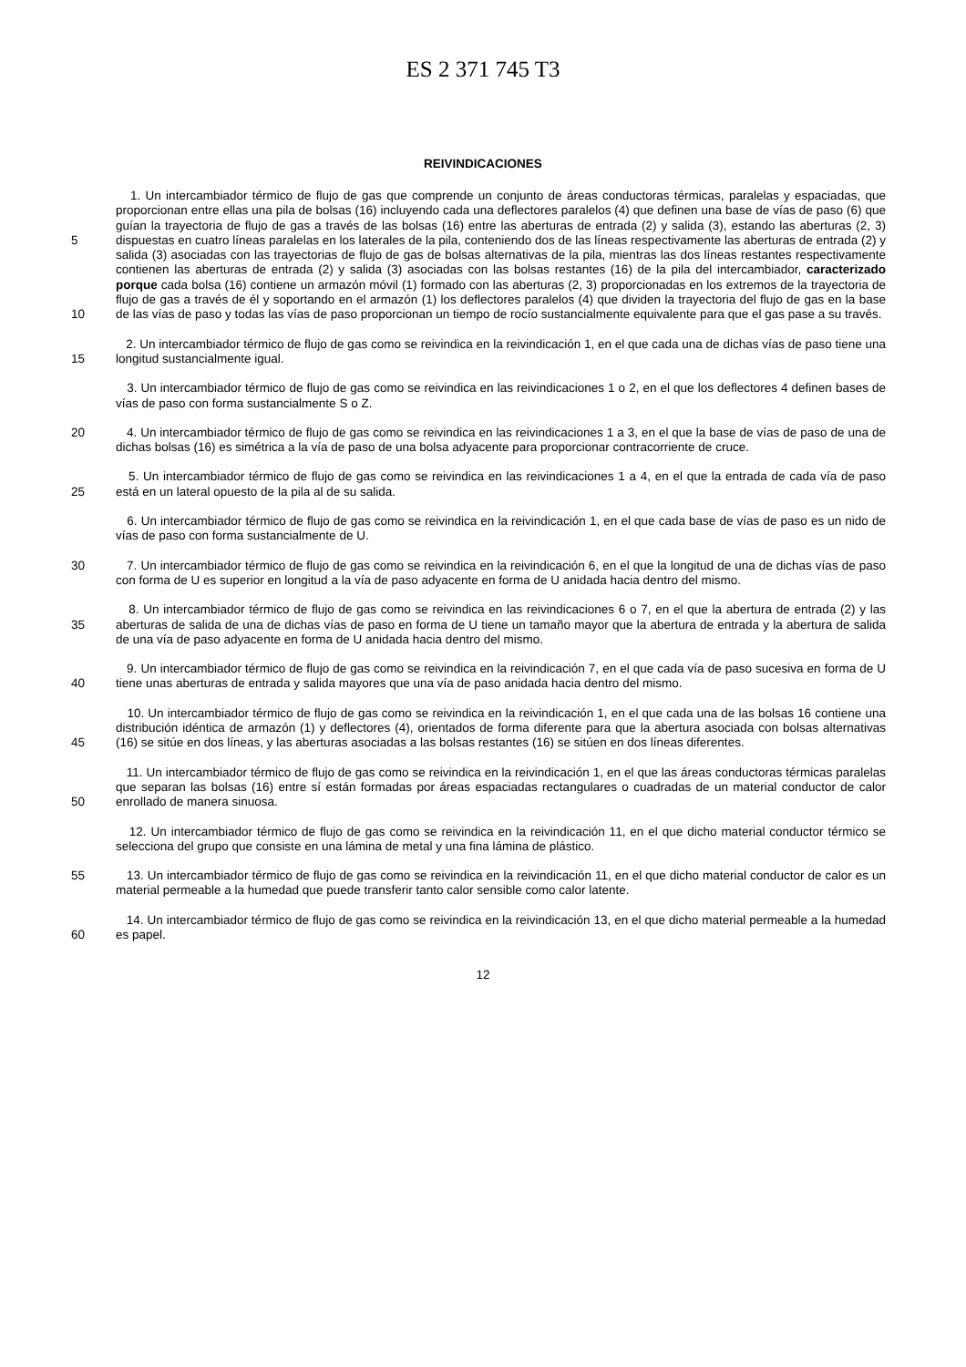ES 2 371 745 T3
REIVINDICACIONES
5
10
1. Un intercambiador térmico de flujo de gas que comprende un conjunto de áreas conductoras térmicas, paralelas y espaciadas, que proporcionan entre ellas una pila de bolsas (16) incluyendo cada una deflectores paralelos (4) que definen una base de vías de paso (6) que guían la trayectoria de flujo de gas a través de las bolsas (16) entre las aberturas de entrada (2) y salida (3), estando las aberturas (2, 3) dispuestas en cuatro líneas paralelas en los laterales de la pila, conteniendo dos de las líneas respectivamente las aberturas de entrada (2) y salida (3) asociadas con las trayectorias de flujo de gas de bolsas alternativas de la pila, mientras las dos líneas restantes respectivamente contienen las aberturas de entrada (2) y salida (3) asociadas con las bolsas restantes (16) de la pila del intercambiador, caracterizado porque cada bolsa (16) contiene un armazón móvil (1) formado con las aberturas (2, 3) proporcionadas en los extremos de la trayectoria de flujo de gas a través de él y soportando en el armazón (1) los deflectores paralelos (4) que dividen la trayectoria del flujo de gas en la base de las vías de paso y todas las vías de paso proporcionan un tiempo de rocío sustancialmente equivalente para que el gas pase a su través.
15 2. Un intercambiador térmico de flujo de gas como se reivindica en la reivindicación 1, en el que cada una de dichas vías de paso tiene una longitud sustancialmente igual.
3. Un intercambiador térmico de flujo de gas como se reivindica en las reivindicaciones 1 o 2, en el que los deflectores 4 definen bases de vías de paso con forma sustancialmente S o Z.
20 4. Un intercambiador térmico de flujo de gas como se reivindica en las reivindicaciones 1 a 3, en el que la base de vías de paso de una de dichas bolsas (16) es simétrica a la vía de paso de una bolsa adyacente para proporcionar contracorriente de cruce.
25 5. Un intercambiador térmico de flujo de gas como se reivindica en las reivindicaciones 1 a 4, en el que la entrada de cada vía de paso está en un lateral opuesto de la pila al de su salida.
6. Un intercambiador térmico de flujo de gas como se reivindica en la reivindicación 1, en el que cada base de vías de paso es un nido de vías de paso con forma sustancialmente de U.
30 7. Un intercambiador térmico de flujo de gas como se reivindica en la reivindicación 6, en el que la longitud de una de dichas vías de paso con forma de U es superior en longitud a la vía de paso adyacente en forma de U anidada hacia dentro del mismo.
35 8. Un intercambiador térmico de flujo de gas como se reivindica en las reivindicaciones 6 o 7, en el que la abertura de entrada (2) y las aberturas de salida de una de dichas vías de paso en forma de U tiene un tamaño mayor que la abertura de entrada y la abertura de salida de una vía de paso adyacente en forma de U anidada hacia dentro del mismo.
40 9. Un intercambiador térmico de flujo de gas como se reivindica en la reivindicación 7, en el que cada vía de paso sucesiva en forma de U tiene unas aberturas de entrada y salida mayores que una vía de paso anidada hacia dentro del mismo.
45 10. Un intercambiador térmico de flujo de gas como se reivindica en la reivindicación 1, en el que cada una de las bolsas 16 contiene una distribución idéntica de armazón (1) y deflectores (4), orientados de forma diferente para que la abertura asociada con bolsas alternativas (16) se sitúe en dos líneas, y las aberturas asociadas a las bolsas restantes (16) se sitúen en dos líneas diferentes.
50 11. Un intercambiador térmico de flujo de gas como se reivindica en la reivindicación 1, en el que las áreas conductoras térmicas paralelas que separan las bolsas (16) entre sí están formadas por áreas espaciadas rectangulares o cuadradas de un material conductor de calor enrollado de manera sinuosa.
12. Un intercambiador térmico de flujo de gas como se reivindica en la reivindicación 11, en el que dicho material conductor térmico se selecciona del grupo que consiste en una lámina de metal y una fina lámina de plástico.
55 13. Un intercambiador térmico de flujo de gas como se reivindica en la reivindicación 11, en el que dicho material conductor de calor es un material permeable a la humedad que puede transferir tanto calor sensible como calor latente.
60 14. Un intercambiador térmico de flujo de gas como se reivindica en la reivindicación 13, en el que dicho material permeable a la humedad es papel.
12